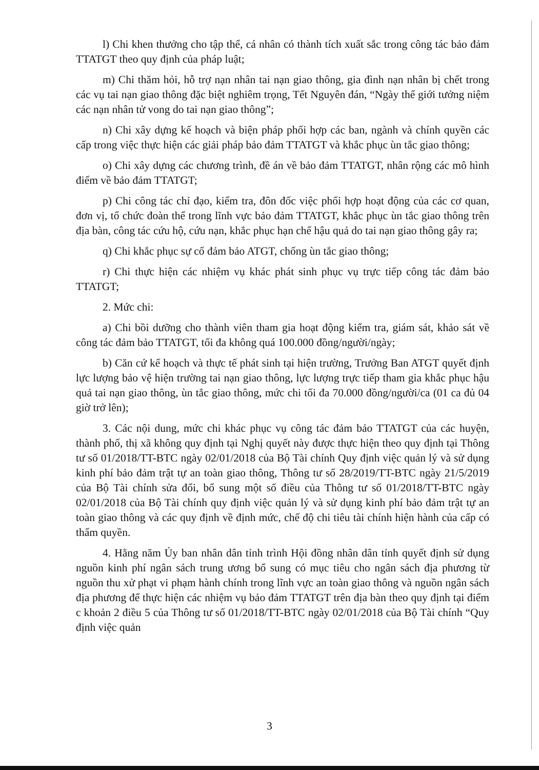l) Chi khen thưởng cho tập thể, cá nhân có thành tích xuất sắc trong công tác bảo đảm TTATGT theo quy định của pháp luật;
m) Chi thăm hỏi, hỗ trợ nạn nhân tai nạn giao thông, gia đình nạn nhân bị chết trong các vụ tai nạn giao thông đặc biệt nghiêm trọng, Tết Nguyên đán, “Ngày thế giới tưởng niệm các nạn nhân tử vong do tai nạn giao thông”;
n) Chi xây dựng kế hoạch và biện pháp phối hợp các ban, ngành và chính quyền các cấp trong việc thực hiện các giải pháp bảo đảm TTATGT và khắc phục ùn tắc giao thông;
o) Chi xây dựng các chương trình, đề án về bảo đảm TTATGT, nhân rộng các mô hình điểm về bảo đảm TTATGT;
p) Chi công tác chỉ đạo, kiểm tra, đôn đốc việc phối hợp hoạt động của các cơ quan, đơn vị, tổ chức đoàn thể trong lĩnh vực bảo đảm TTATGT, khắc phục ùn tắc giao thông trên địa bàn, công tác cứu hộ, cứu nạn, khắc phục hạn chế hậu quả do tai nạn giao thông gây ra;
q) Chi khắc phục sự cố đảm bảo ATGT, chống ùn tắc giao thông;
r) Chi thực hiện các nhiệm vụ khác phát sinh phục vụ trực tiếp công tác đảm bảo TTATGT;
2. Mức chi:
a) Chi bồi dưỡng cho thành viên tham gia hoạt động kiểm tra, giám sát, khảo sát về công tác đảm bảo TTATGT, tối đa không quá 100.000 đồng/người/ngày;
b) Căn cứ kế hoạch và thực tế phát sinh tại hiện trường, Trưởng Ban ATGT quyết định lực lượng bảo vệ hiện trường tai nạn giao thông, lực lượng trực tiếp tham gia khắc phục hậu quả tai nạn giao thông, ùn tắc giao thông, mức chi tối đa 70.000 đồng/người/ca (01 ca đủ 04 giờ trở lên);
3. Các nội dung, mức chi khác phục vụ công tác đảm bảo TTATGT của các huyện, thành phố, thị xã không quy định tại Nghị quyết này được thực hiện theo quy định tại Thông tư số 01/2018/TT-BTC ngày 02/01/2018 của Bộ Tài chính Quy định việc quản lý và sử dụng kinh phí bảo đảm trật tự an toàn giao thông, Thông tư số 28/2019/TT-BTC ngày 21/5/2019 của Bộ Tài chính sửa đổi, bổ sung một số điều của Thông tư số 01/2018/TT-BTC ngày 02/01/2018 của Bộ Tài chính quy định việc quản lý và sử dụng kinh phí bảo đảm trật tự an toàn giao thông và các quy định về định mức, chế độ chi tiêu tài chính hiện hành của cấp có thẩm quyền.
4. Hằng năm Ủy ban nhân dân tỉnh trình Hội đồng nhân dân tỉnh quyết định sử dụng nguồn kinh phí ngân sách trung ương bổ sung có mục tiêu cho ngân sách địa phương từ nguồn thu xử phạt vi phạm hành chính trong lĩnh vực an toàn giao thông và nguồn ngân sách địa phương để thực hiện các nhiệm vụ bảo đảm TTATGT trên địa bàn theo quy định tại điểm c khoản 2 điều 5 của Thông tư số 01/2018/TT-BTC ngày 02/01/2018 của Bộ Tài chính “Quy định việc quản
3